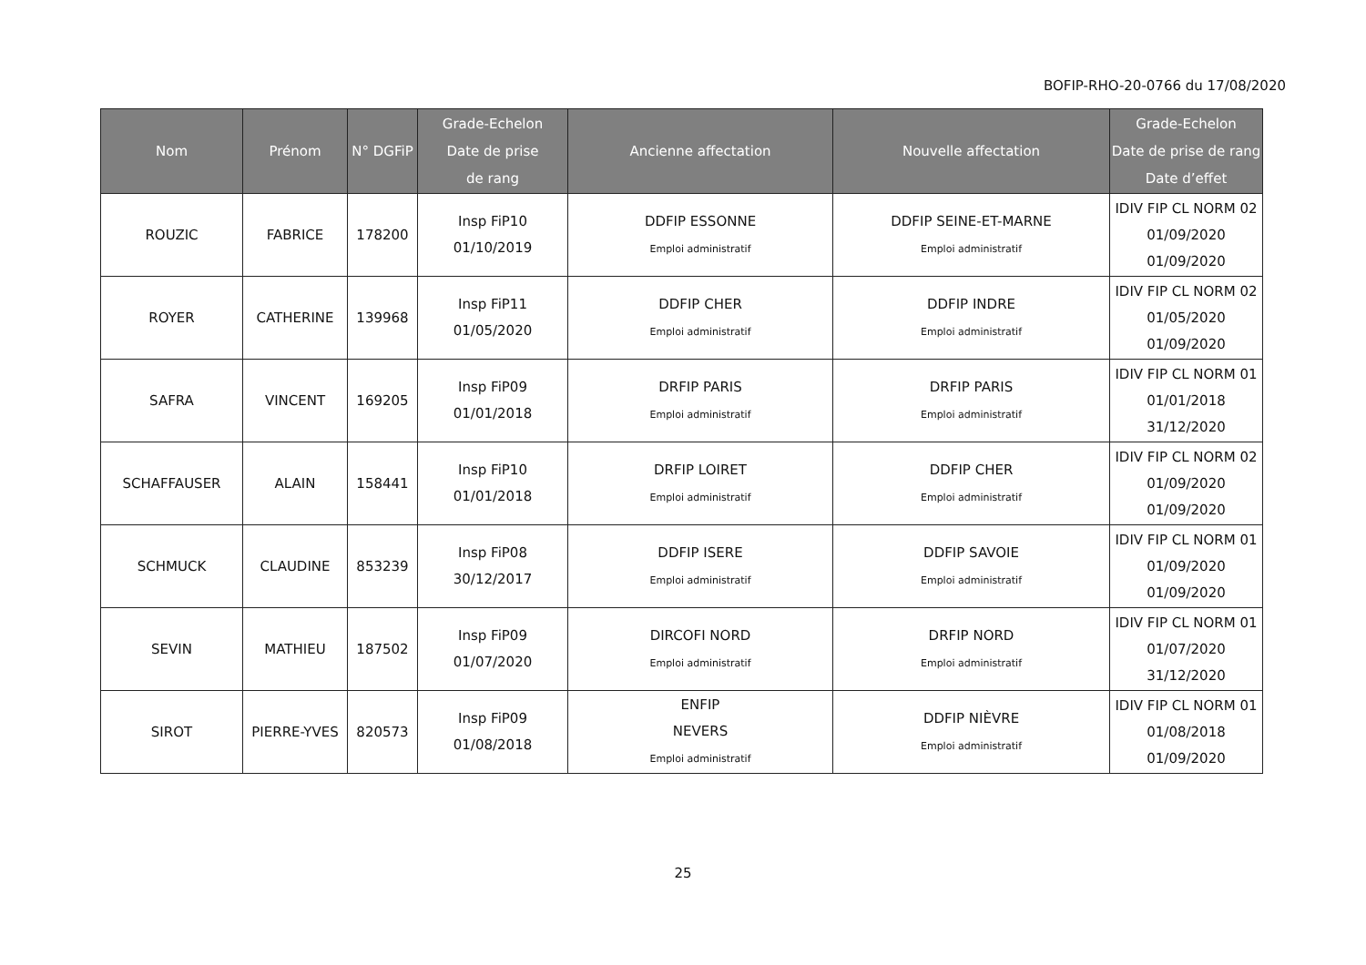BOFIP-RHO-20-0766 du 17/08/2020
| Nom | Prénom | N° DGFiP | Grade-Echelon Date de prise de rang | Ancienne affectation | Nouvelle affectation | Grade-Echelon Date de prise de rang Date d’effet |
| --- | --- | --- | --- | --- | --- | --- |
| ROUZIC | FABRICE | 178200 | Insp FiP10 01/10/2019 | DDFIP ESSONNE Emploi administratif | DDFIP SEINE-ET-MARNE Emploi administratif | IDIV FIP CL NORM 02 01/09/2020 01/09/2020 |
| ROYER | CATHERINE | 139968 | Insp FiP11 01/05/2020 | DDFIP CHER Emploi administratif | DDFIP INDRE Emploi administratif | IDIV FIP CL NORM 02 01/05/2020 01/09/2020 |
| SAFRA | VINCENT | 169205 | Insp FiP09 01/01/2018 | DRFIP PARIS Emploi administratif | DRFIP PARIS Emploi administratif | IDIV FIP CL NORM 01 01/01/2018 31/12/2020 |
| SCHAFFAUSER | ALAIN | 158441 | Insp FiP10 01/01/2018 | DRFIP LOIRET Emploi administratif | DDFIP CHER Emploi administratif | IDIV FIP CL NORM 02 01/09/2020 01/09/2020 |
| SCHMUCK | CLAUDINE | 853239 | Insp FiP08 30/12/2017 | DDFIP ISERE Emploi administratif | DDFIP SAVOIE Emploi administratif | IDIV FIP CL NORM 01 01/09/2020 01/09/2020 |
| SEVIN | MATHIEU | 187502 | Insp FiP09 01/07/2020 | DIRCOFI NORD Emploi administratif | DRFIP NORD Emploi administratif | IDIV FIP CL NORM 01 01/07/2020 31/12/2020 |
| SIROT | PIERRE-YVES | 820573 | Insp FiP09 01/08/2018 | ENFIP NEVERS Emploi administratif | DDFIP NIÈVRE Emploi administratif | IDIV FIP CL NORM 01 01/08/2018 01/09/2020 |
25